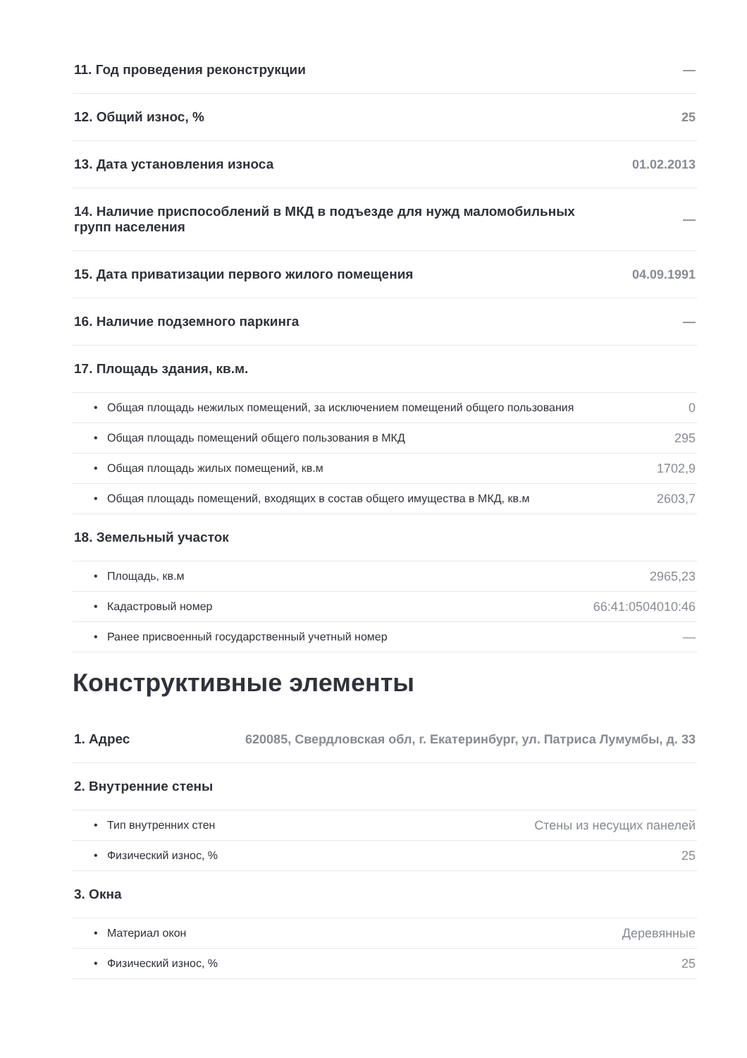11. Год проведения реконструкции —
12. Общий износ, % 25
13. Дата установления износа 01.02.2013
14. Наличие приспособлений в МКД в подъезде для нужд маломобильных
групп населения —
15. Дата приватизации первого жилого помещения 04.09.1991
16. Наличие подземного паркинга —
17. Площадь здания, кв.м.
• Общая площадь нежилых помещений, за исключением помещений общего пользования 0
• Общая площадь помещений общего пользования в МКД 295
• Общая площадь жилых помещений, кв.м 1702,9
• Общая площадь помещений, входящих в состав общего имущества в МКД, кв.м 2603,7
18. Земельный участок
• Площадь, кв.м 2965,23
• Кадастровый номер 66:41:0504010:46
• Ранее присвоенный государственный учетный номер —
Конструктивные элементы
1. Адрес 620085, Свердловская обл, г. Екатеринбург, ул. Патриса Лумумбы, д. 33
2. Внутренние стены
• Тип внутренних стен Стены из несущих панелей
• Физический износ, % 25
3. Окна
• Материал окон Деревянные
• Физический износ, % 25